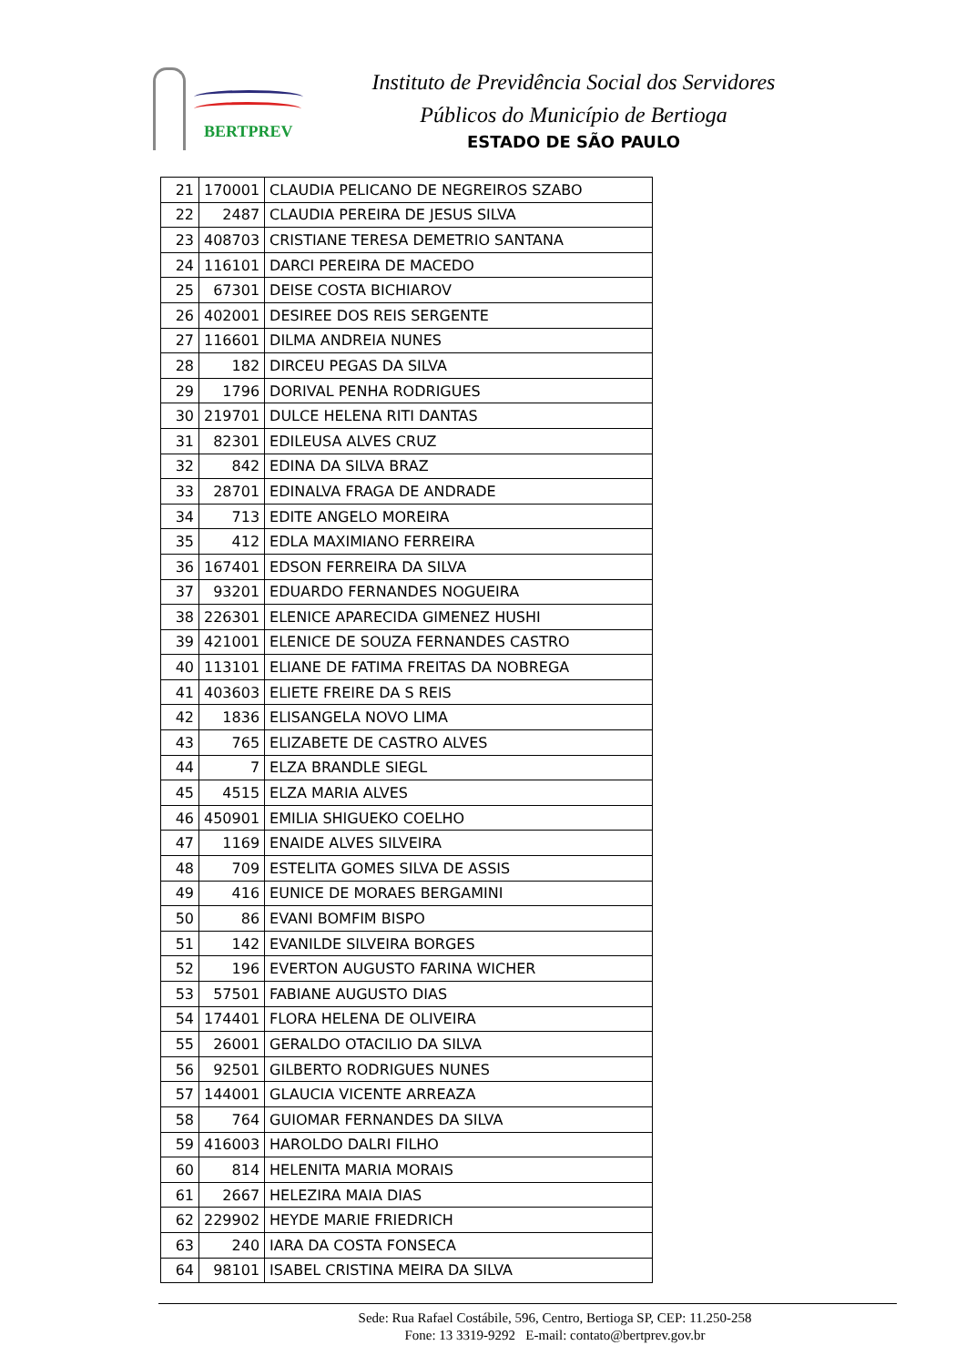BERTPREV
Instituto de Previdência Social dos Servidores
Públicos do Município de Bertioga
ESTADO DE SÃO PAULO
| 21 | 170001 | CLAUDIA PELICANO DE NEGREIROS SZABO |
| 22 | 2487 | CLAUDIA PEREIRA DE JESUS SILVA |
| 23 | 408703 | CRISTIANE TERESA DEMETRIO SANTANA |
| 24 | 116101 | DARCI PEREIRA DE MACEDO |
| 25 | 67301 | DEISE COSTA BICHIAROV |
| 26 | 402001 | DESIREE DOS REIS SERGENTE |
| 27 | 116601 | DILMA ANDREIA NUNES |
| 28 | 182 | DIRCEU PEGAS DA SILVA |
| 29 | 1796 | DORIVAL PENHA RODRIGUES |
| 30 | 219701 | DULCE HELENA RITI DANTAS |
| 31 | 82301 | EDILEUSA ALVES CRUZ |
| 32 | 842 | EDINA DA SILVA BRAZ |
| 33 | 28701 | EDINALVA FRAGA DE ANDRADE |
| 34 | 713 | EDITE ANGELO MOREIRA |
| 35 | 412 | EDLA MAXIMIANO FERREIRA |
| 36 | 167401 | EDSON FERREIRA DA SILVA |
| 37 | 93201 | EDUARDO FERNANDES NOGUEIRA |
| 38 | 226301 | ELENICE APARECIDA GIMENEZ HUSHI |
| 39 | 421001 | ELENICE DE SOUZA FERNANDES CASTRO |
| 40 | 113101 | ELIANE DE FATIMA FREITAS DA NOBREGA |
| 41 | 403603 | ELIETE FREIRE DA S REIS |
| 42 | 1836 | ELISANGELA NOVO LIMA |
| 43 | 765 | ELIZABETE DE CASTRO ALVES |
| 44 | 7 | ELZA BRANDLE SIEGL |
| 45 | 4515 | ELZA MARIA ALVES |
| 46 | 450901 | EMILIA SHIGUEKO COELHO |
| 47 | 1169 | ENAIDE ALVES SILVEIRA |
| 48 | 709 | ESTELITA GOMES SILVA DE ASSIS |
| 49 | 416 | EUNICE DE MORAES BERGAMINI |
| 50 | 86 | EVANI BOMFIM BISPO |
| 51 | 142 | EVANILDE SILVEIRA BORGES |
| 52 | 196 | EVERTON AUGUSTO FARINA WICHER |
| 53 | 57501 | FABIANE AUGUSTO DIAS |
| 54 | 174401 | FLORA HELENA DE OLIVEIRA |
| 55 | 26001 | GERALDO OTACILIO DA SILVA |
| 56 | 92501 | GILBERTO RODRIGUES NUNES |
| 57 | 144001 | GLAUCIA VICENTE ARREAZA |
| 58 | 764 | GUIOMAR FERNANDES DA SILVA |
| 59 | 416003 | HAROLDO DALRI FILHO |
| 60 | 814 | HELENITA MARIA MORAIS |
| 61 | 2667 | HELEZIRA MAIA DIAS |
| 62 | 229902 | HEYDE MARIE FRIEDRICH |
| 63 | 240 | IARA DA COSTA FONSECA |
| 64 | 98101 | ISABEL CRISTINA MEIRA DA SILVA |
Sede: Rua Rafael Costábile, 596, Centro, Bertioga SP, CEP: 11.250-258
Fone: 13 3319-9292 E-mail: contato@bertprev.gov.br